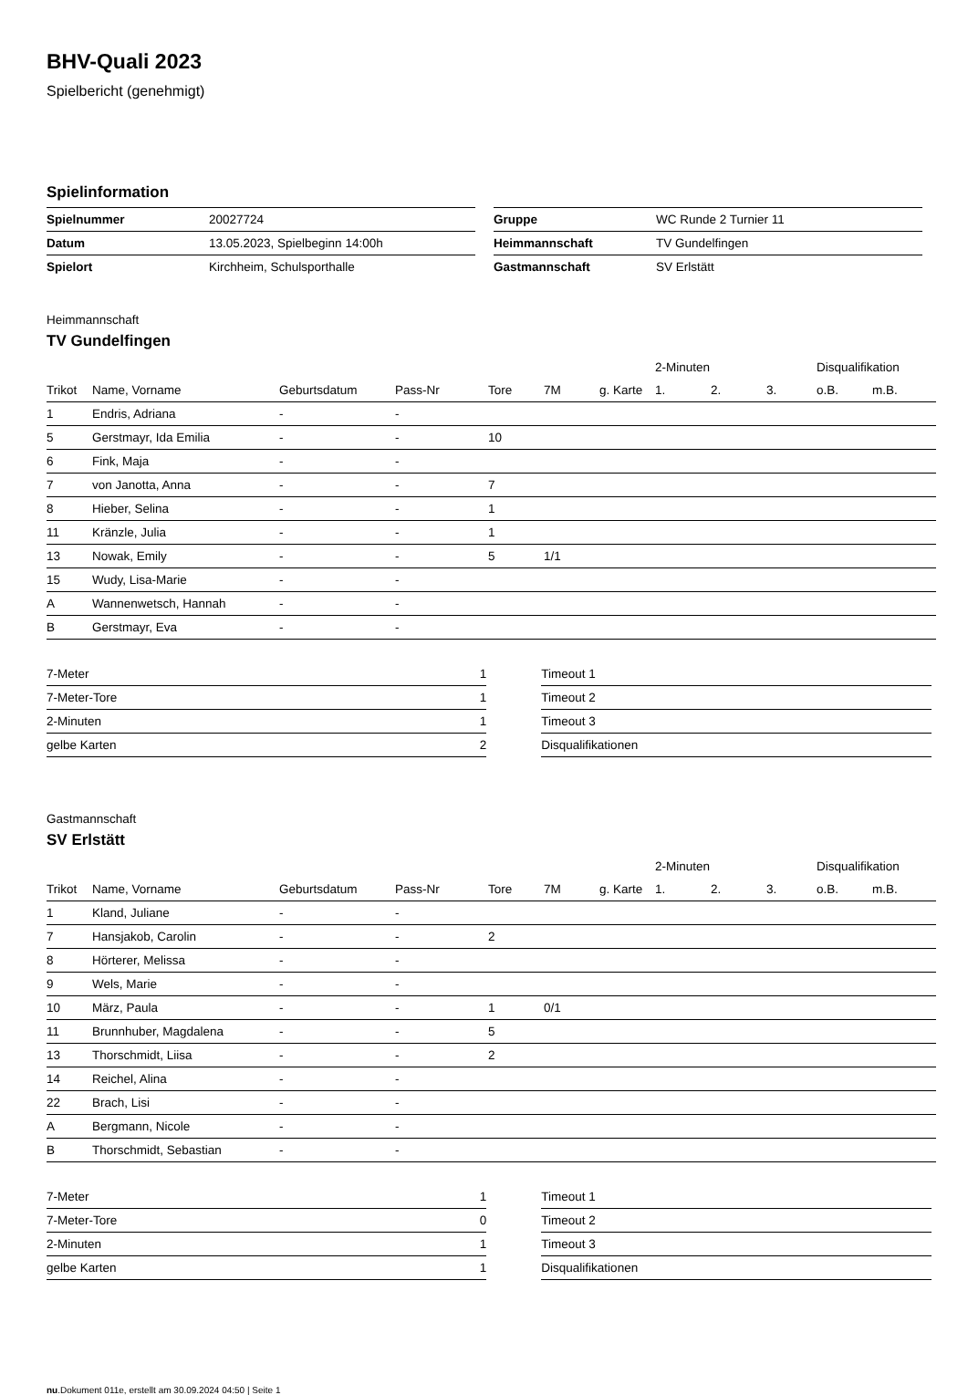BHV-Quali 2023
Spielbericht (genehmigt)
Spielinformation
| Spielnummer | 20027724 |
| Datum | 13.05.2023, Spielbeginn 14:00h |
| Spielort | Kirchheim, Schulsporthalle |
| Gruppe | WC Runde 2 Turnier 11 |
| Heimmannschaft | TV Gundelfingen |
| Gastmannschaft | SV Erlstätt |
Heimmannschaft
TV Gundelfingen
| | | | | | | | 2-Minuten | | | Disqualifikation | |
| --- | --- | --- | --- | --- | --- | --- | --- | --- | --- | --- | --- |
| Trikot | Name, Vorname | Geburtsdatum | Pass-Nr | Tore | 7M | g. Karte | 1. | 2. | 3. | o.B. | m.B. |
| 1 | Endris, Adriana | - | - | | | | | | | | |
| 5 | Gerstmayr, Ida Emilia | - | - | 10 | | | | | | | |
| 6 | Fink, Maja | - | - | | | | | | | | |
| 7 | von Janotta, Anna | - | - | 7 | | | | | | | |
| 8 | Hieber, Selina | - | - | 1 | | | | | | | |
| 11 | Kränzle, Julia | - | - | 1 | | | | | | | |
| 13 | Nowak, Emily | - | - | 5 | 1/1 | | | | | | |
| 15 | Wudy, Lisa-Marie | - | - | | | | | | | | |
| A | Wannenwetsch, Hannah | - | - | | | | | | | | |
| B | Gerstmayr, Eva | - | - | | | | | | | | |
| 7-Meter | 1 |
| 7-Meter-Tore | 1 |
| 2-Minuten | 1 |
| gelbe Karten | 2 |
| Timeout 1 |
| Timeout 2 |
| Timeout 3 |
| Disqualifikationen |
Gastmannschaft
SV Erlstätt
| | | | | | | | 2-Minuten | | | Disqualifikation | |
| --- | --- | --- | --- | --- | --- | --- | --- | --- | --- | --- | --- |
| Trikot | Name, Vorname | Geburtsdatum | Pass-Nr | Tore | 7M | g. Karte | 1. | 2. | 3. | o.B. | m.B. |
| 1 | Kland, Juliane | - | - | | | | | | | | |
| 7 | Hansjakob, Carolin | - | - | 2 | | | | | | | |
| 8 | Hörterer, Melissa | - | - | | | | | | | | |
| 9 | Wels, Marie | - | - | | | | | | | | |
| 10 | März, Paula | - | - | 1 | 0/1 | | | | | | |
| 11 | Brunnhuber, Magdalena | - | - | 5 | | | | | | | |
| 13 | Thorschmidt, Liisa | - | - | 2 | | | | | | | |
| 14 | Reichel, Alina | - | - | | | | | | | | |
| 22 | Brach, Lisi | - | - | | | | | | | | |
| A | Bergmann, Nicole | - | - | | | | | | | | |
| B | Thorschmidt, Sebastian | - | - | | | | | | | | |
| 7-Meter | 1 |
| 7-Meter-Tore | 0 |
| 2-Minuten | 1 |
| gelbe Karten | 1 |
| Timeout 1 |
| Timeout 2 |
| Timeout 3 |
| Disqualifikationen |
nu.Dokument 011e, erstellt am 30.09.2024 04:50 | Seite 1